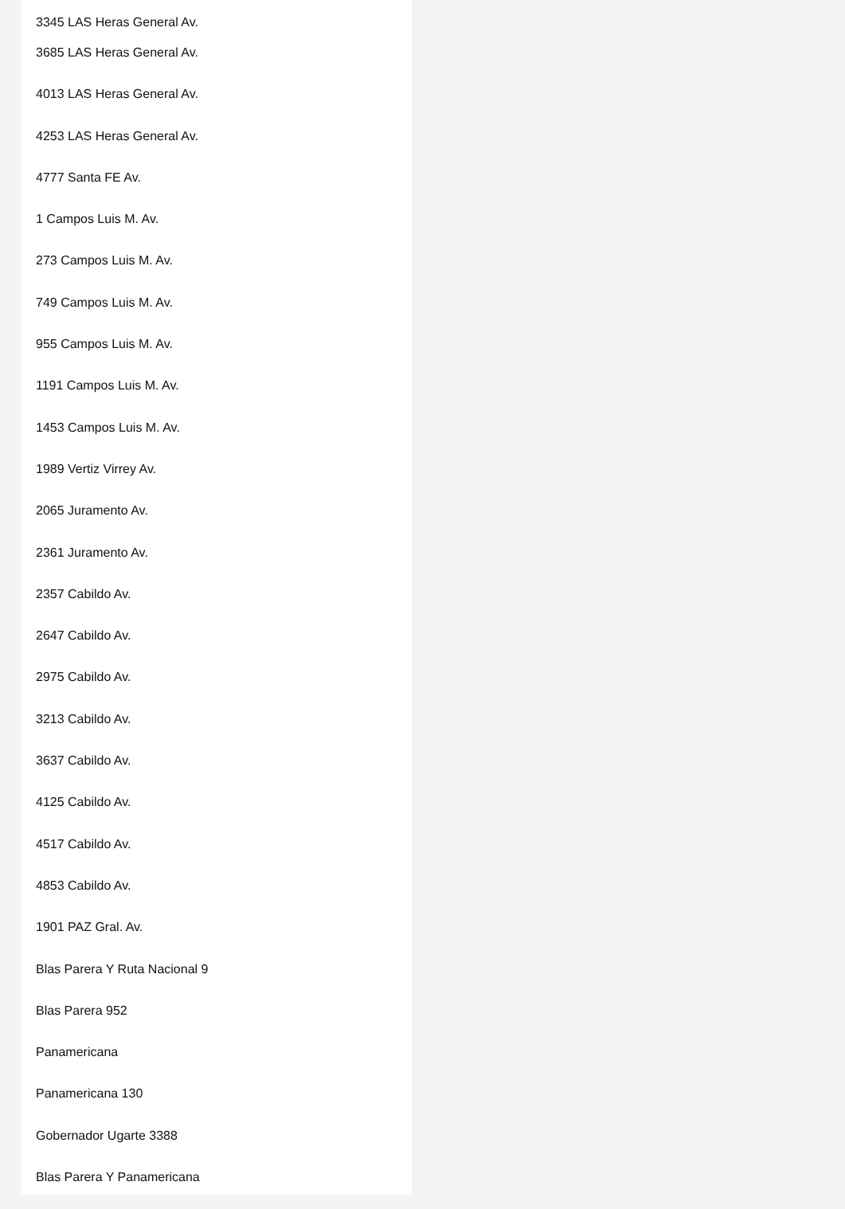3345 LAS Heras General Av.
3685 LAS Heras General Av.
4013 LAS Heras General Av.
4253 LAS Heras General Av.
4777 Santa FE Av.
1 Campos Luis M. Av.
273 Campos Luis M. Av.
749 Campos Luis M. Av.
955 Campos Luis M. Av.
1191 Campos Luis M. Av.
1453 Campos Luis M. Av.
1989 Vertiz Virrey Av.
2065 Juramento Av.
2361 Juramento Av.
2357 Cabildo Av.
2647 Cabildo Av.
2975 Cabildo Av.
3213 Cabildo Av.
3637 Cabildo Av.
4125 Cabildo Av.
4517 Cabildo Av.
4853 Cabildo Av.
1901 PAZ Gral. Av.
Blas Parera Y Ruta Nacional 9
Blas Parera 952
Panamericana
Panamericana 130
Gobernador Ugarte 3388
Blas Parera Y Panamericana